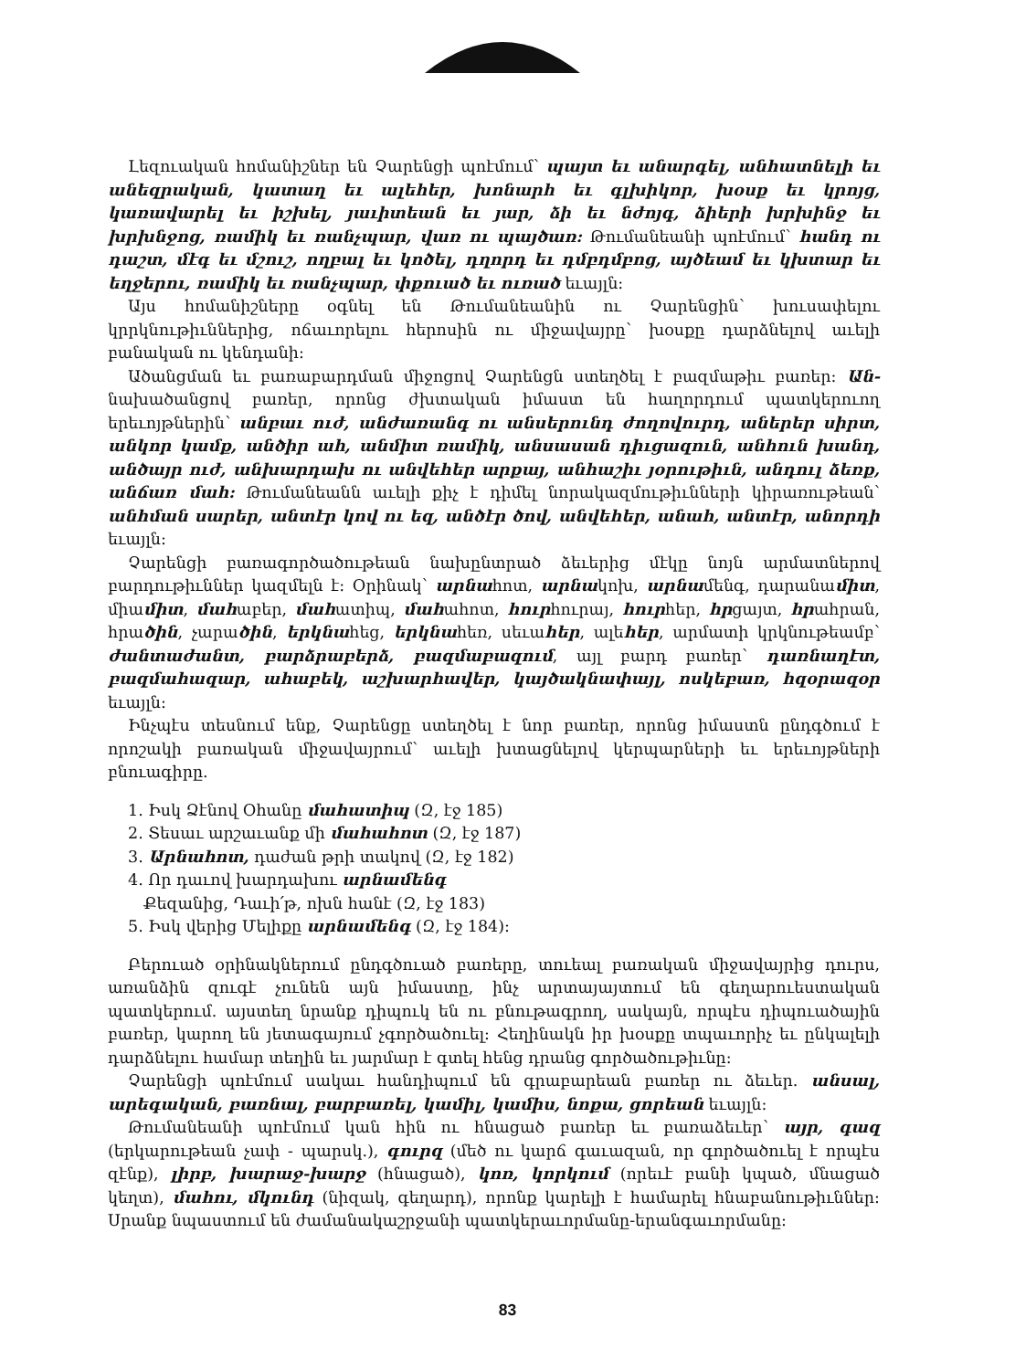Լեզուական հոմանիշներ են Չարենցի պոէմում՝ պայտ եւ անարգել, անհատնելի եւ անեզրական, կատաղ եւ ալեհեր, խոնարհ եւ գլխիկոր, խօսք եւ կրոյց, կառավարել եւ իշխել, յաւիտեան եւ յար, ձի եւ նժոյգ, ձիերի խրխինջ եւ խրխնջոց, ռամիկ եւ ռանչպար, վառ ու պայծառ: Թումանեանի պոէմում՝ հանդ ու դաշտ, մէգ եւ մշուշ, ողբալ եւ կոծել, դղորդ եւ դմբդմբոց, այծեամ եւ կխտար եւ եղջերու, ռամիկ եւ ռանչպար, փքուած եւ ուռած եւայլն:
Այս հոմանիշները օգնել են Թումանեանին ու Չարենցին՝ խուսափելու կրրկնութիւններից, ոճաւորելու հերոսին ու միջավայրը՝ խօսքը դարձնելով աւելի բանական ու կենդանի:
Ածանցման եւ բառաբարդման միջոցով Չարենցն ստեղծել է բազմաթիւ բառեր: Ան- նախածանցով բառեր, որոնց ժխտական իմաստ են հաղորդում պատկերուող երեւոյթներին՝ անբաւ ուժ, անժառանգ ու անսերունդ ժողովուրդ, աներեր սիրտ, անկոր կամք, անծիր ահ, անմիտ ռամիկ, անսասան դիւցազուն, անհուն խանդ, անծայր ուժ, անխարդախ ու անվեհեր արքայ, անհաշիւ յօրութիւն, անդուլ ձեռք, անճառ մահ: Թումանեանն աւելի քիչ է դիմել նորակազմութիւնների կիրառութեան՝ անհման սարեր, անտէր կով ու եզ, անծէր ծով, անվեհեր, անահ, անտէր, անորդի եւայլն:
Չարենցի բառագործածութեան նախընտրած ձեւերից մէկը նոյն արմատներով բարդութիւններ կազմելն է: Օրինակ՝ արնահոտ, արնակոխ, արնամենգ, դարանամիտ, միամիտ, մահաբեր, մահատիպ, մահահոտ, հուրհուրայ, հուրհեր, հրցայտ, հրահրան, հրածին, չարածին, երկնահեց, երկնահեռ, սեւահեր, ալեհեր, արմատի կրկնութեամբ՝ ժանտաժանտ, բարձրաբերձ, բազմաբազում, այլ բարդ բառեր՝ դառնաղէտ, բազմահազար, ահաբեկ, աշխարհավեր, կայծակնափայլ, ոսկեբառ, հզօրազօր եւայլն:
Ինչպէս տեսնում ենք, Չարենցը ստեղծել է նոր բառեր, որոնց իմաստն ընդգծում է որոշակի բառական միջավայրում՝ աւելի խտացնելով կերպարների եւ երեւոյթների բնուագիրը.
1. Իսկ Ձէնով Օհանը մահատիպ (Զ, էջ 185)
2. Տեսաւ արշաւանք մի մահահոտ (Զ, էջ 187)
3. Արնահոտ, դաժան թրի տակով (Զ, էջ 182)
4. Որ դաւով խարդախու արնամենգ
Քեզանից, Դաւի՛թ, ոխն հանէ (Զ, էջ 183)
5. Իսկ վերից Մելիքը արնամենգ (Զ, էջ 184):
Բերուած օրինակներում ընդգծուած բառերը, տուեալ բառական միջավայրից դուրս, առանձին զուգէ չունեն այն իմաստը, ինչ արտայայտում են գեղարուեստական պատկերում. այստեղ նրանք դիպուկ են ու բնութագրող, սակայն, որպէս դիպուածային բառեր, կարող են յետագայում չգործածուել: Հեղինակն իր խօսքը տպաւորիչ եւ ընկալելի դարձնելու համար տեղին եւ յարմար է գտել հենց դրանց գործածութիւնը:
Չարենցի պոէմում սակաւ հանդիպում են գրաբարեան բառեր ու ձեւեր. անսալ, արեգական, բառնալ, բարբառել, կամիլ, կամիս, նոքա, ցորեան եւայլն:
Թումանեանի պոէմում կան հին ու հնացած բառեր եւ բառաձեւեր՝ այր, գազ (երկարութեան չափ - պարսկ.), գուրզ (մեծ ու կարճ գաւազան, որ գործածուել է որպէս զէնք), լիրբ, խարաջ-խարջ (հնացած), կոռ, կորկում (որեւէ բանի կպած, մնացած կեղտ), մահու, մկունդ (նիզակ, գեղարդ), որոնք կարելի է համարել հնաբանութիւններ: Սրանք նպաստում են ժամանակաշրջանի պատկերաւորմանը-երանգաւորմանը:
83